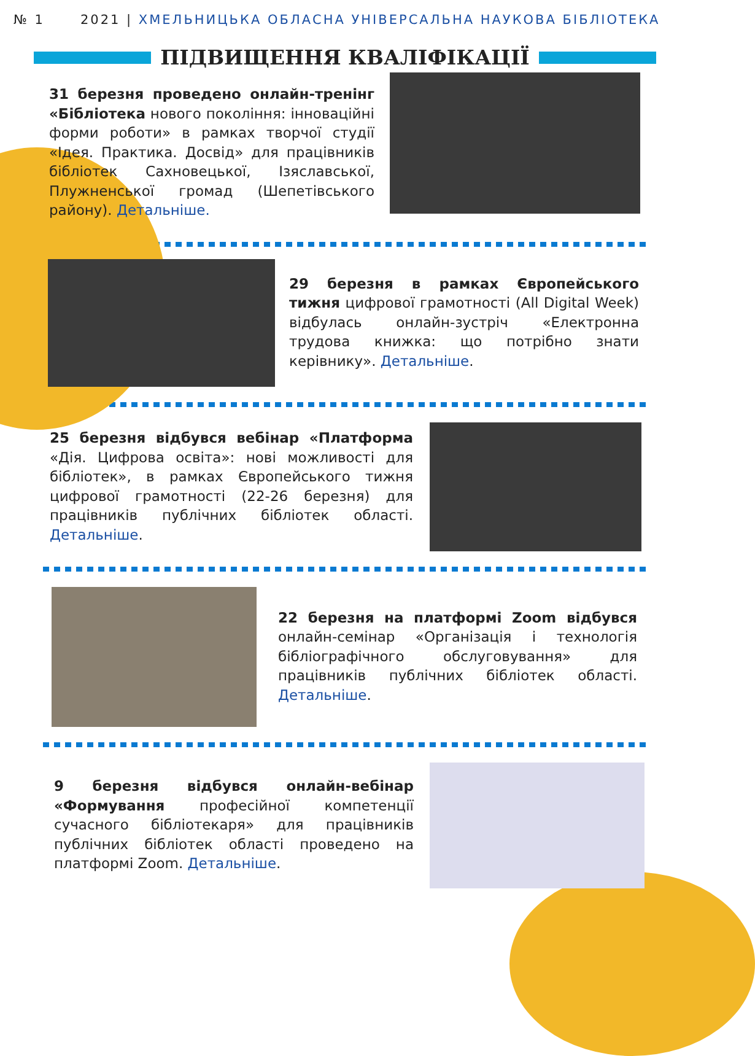№ 1 2021 | ХМЕЛЬНИЦЬКА ОБЛАСНА УНІВЕРСАЛЬНА НАУКОВА БІБЛІОТЕКА
ПІДВИЩЕННЯ КВАЛІФІКАЦІЇ
31 березня проведено онлайн-тренінг «Бібліотека нового покоління: інноваційні форми роботи» в рамках творчої студії «Ідея. Практика. Досвід» для працівників бібліотек Сахновецької, Ізяславської, Плужненської громад (Шепетівського району). Детальніше.
29 березня в рамках Європейського тижня цифрової грамотності (All Digital Week) відбулась онлайн-зустріч «Електронна трудова книжка: що потрібно знати керівнику». Детальніше.
25 березня відбувся вебінар «Платформа «Дія. Цифрова освіта»: нові можливості для бібліотек», в рамках Європейського тижня цифрової грамотності (22-26 березня) для працівників публічних бібліотек області. Детальніше.
22 березня на платформі Zoom відбувся онлайн-семінар «Організація і технологія бібліографічного обслуговування» для працівників публічних бібліотек області. Детальніше.
9 березня відбувся онлайн-вебінар «Формування професійної компетенції сучасного бібліотекаря» для працівників публічних бібліотек області проведено на платформі Zoom. Детальніше.